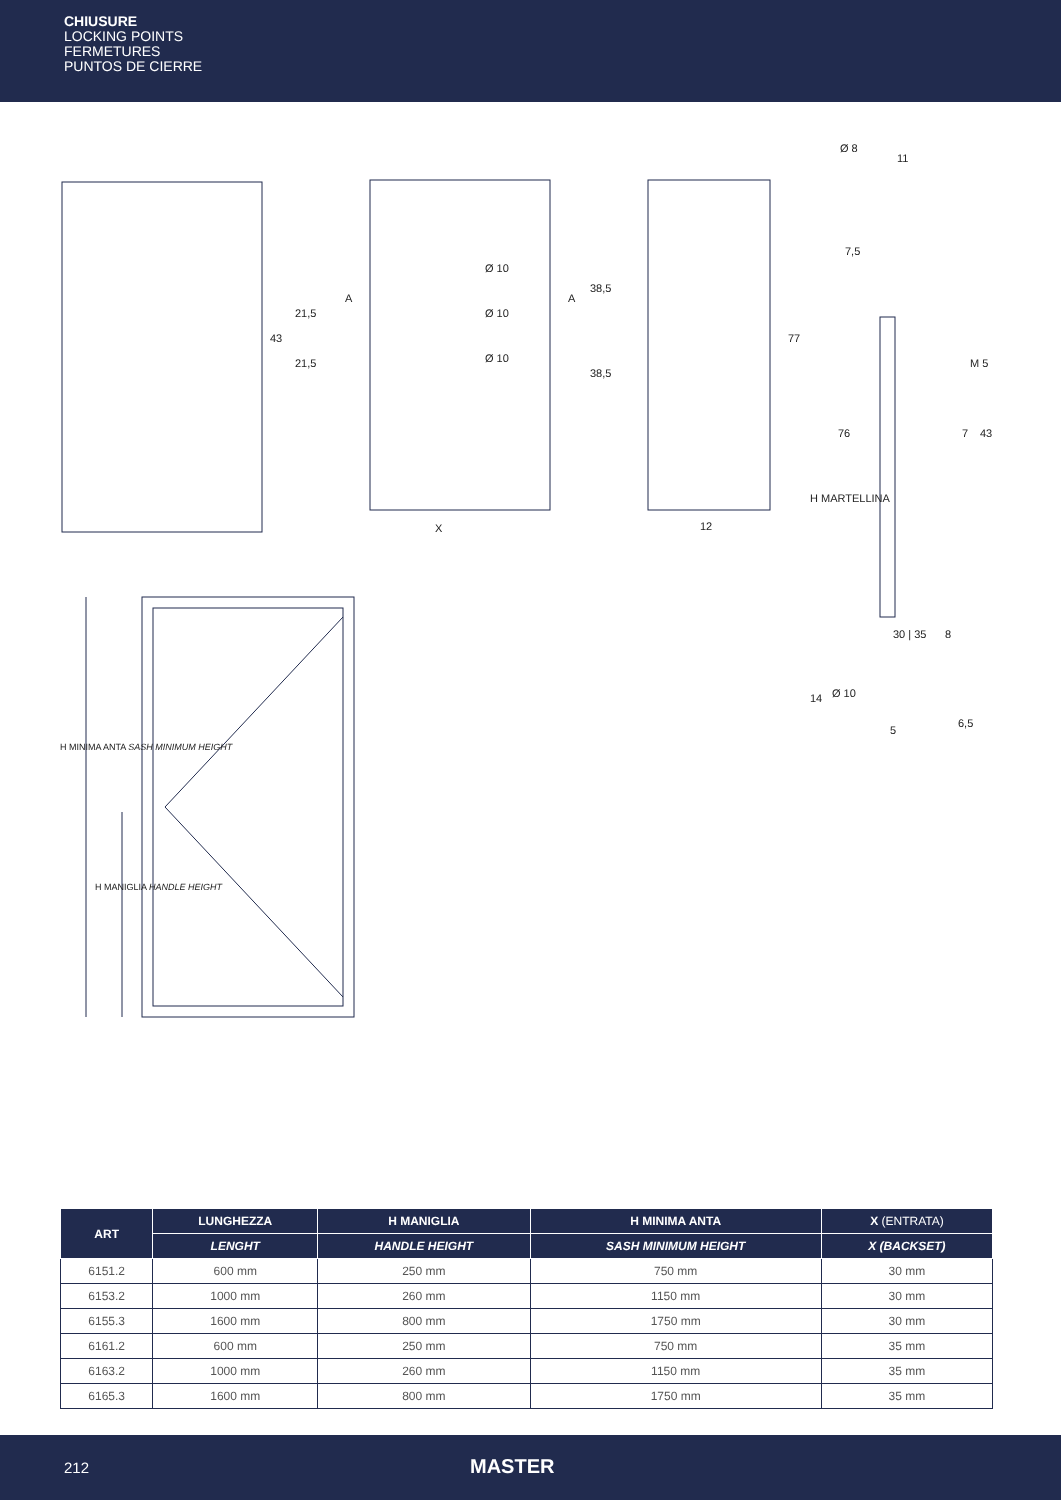CHIUSURE
LOCKING POINTS
FERMETURES
PUNTOS DE CIERRE
43
21,5
21,5
A
Ø 10
Ø 10
Ø 10
A
X
38,5
38,5
77
12
Ø 8
11
7,5
M 5
76 7 43
H MARTELLINA
30 | 35 8
14 Ø 10
5
6,5
H MINIMA ANTA SASH MINIMUM HEIGHT
H MANIGLIA HANDLE HEIGHT
| ART | LUNGHEZZA | H MANIGLIA | H MINIMA ANTA | X (ENTRATA) |
| --- | --- | --- | --- | --- |
| | LENGHT | HANDLE HEIGHT | SASH MINIMUM HEIGHT | X (BACKSET) |
| 6151.2 | 600 mm | 250 mm | 750 mm | 30 mm |
| 6153.2 | 1000 mm | 260 mm | 1150 mm | 30 mm |
| 6155.3 | 1600 mm | 800 mm | 1750 mm | 30 mm |
| 6161.2 | 600 mm | 250 mm | 750 mm | 35 mm |
| 6163.2 | 1000 mm | 260 mm | 1150 mm | 35 mm |
| 6165.3 | 1600 mm | 800 mm | 1750 mm | 35 mm |
212 MASTER